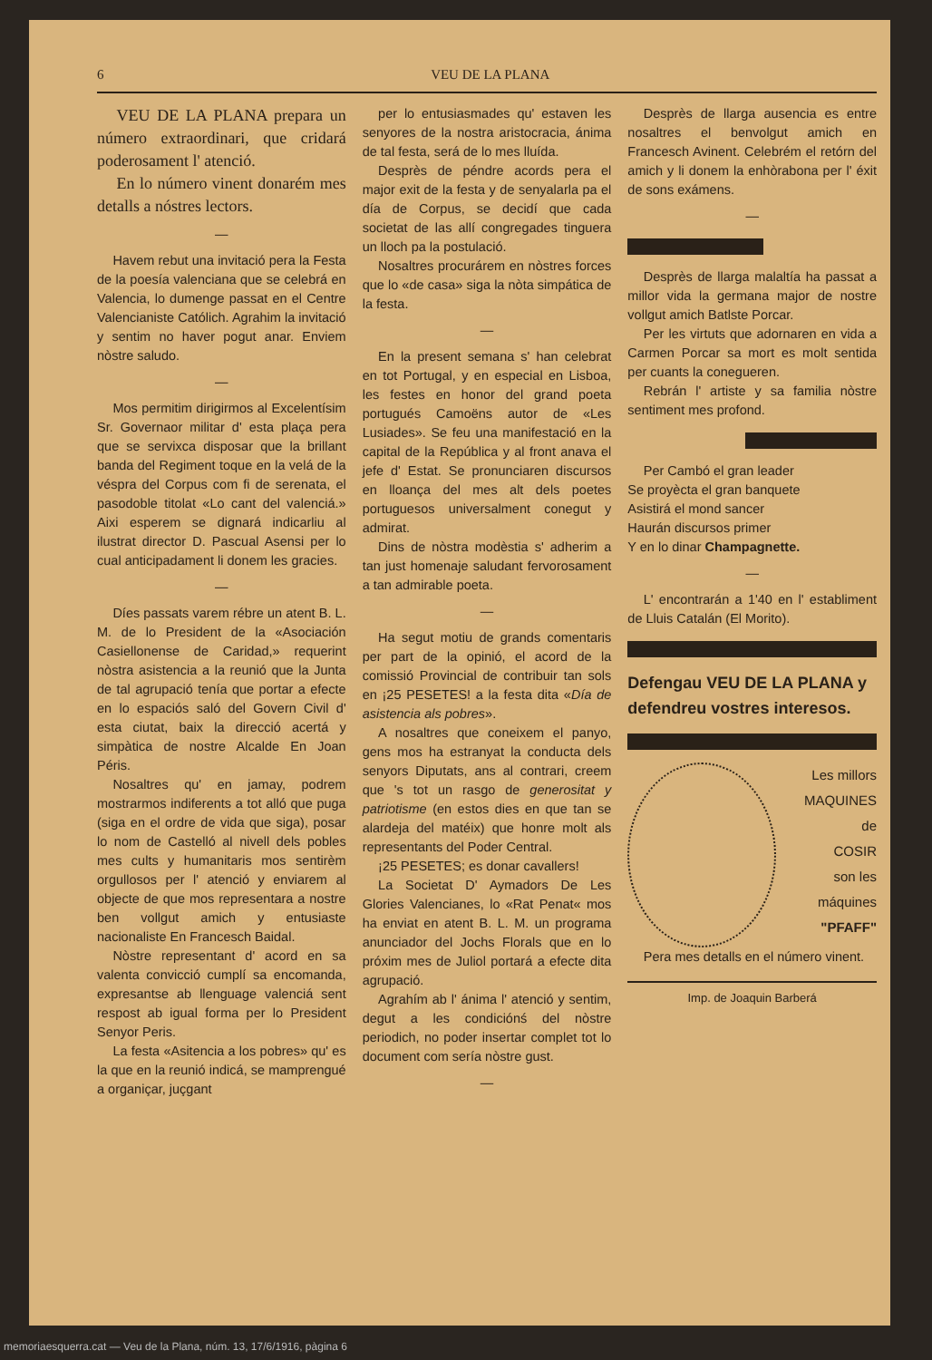6 VEU DE LA PLANA
VEU DE LA PLANA prepara un número extraordinari, que cridará poderosament l' atenció.
En lo número vinent donarém mes detalls a nóstres lectors.
—
Havem rebut una invitació pera la Festa de la poesía valenciana que se celebrá en Valencia, lo dumenge passat en el Centre Valencianiste Católich. Agrahim la invitació y sentim no haver pogut anar. Enviem nòstre saludo.
—
Mos permitim dirigirmos al Excelentísim Sr. Governaor militar d' esta plaça pera que se servixca disposar que la brillant banda del Regiment toque en la velá de la véspra del Corpus com fi de serenata, el pasodoble titolat «Lo cant del valenciá.» Aixi esperem se dignará indicarliu al ilustrat director D. Pascual Asensi per lo cual anticipadament li donem les gracies.
—
Díes passats varem rébre un atent B. L. M. de lo President de la «Asociación Casiellonense de Caridad,» requerint nòstra asistencia a la reunió que la Junta de tal agrupació tenía que portar a efecte en lo espaciós saló del Govern Civil d' esta ciutat, baix la direcció acertá y simpàtica de nostre Alcalde En Joan Péris.
Nosaltres qu' en jamay, podrem mostrarmos indiferents a tot alló que puga (siga en el ordre de vida que siga), posar lo nom de Castelló al nivell dels pobles mes cults y humanitaris mos sentirèm orgullosos per l' atenció y enviarem al objecte de que mos representara a nostre ben vollgut amich y entusiaste nacionaliste En Francesch Baidal.
Nòstre representant d' acord en sa valenta convicció cumplí sa encomanda, expresantse ab llenguage valenciá sent respost ab igual forma per lo President Senyor Peris.
La festa «Asitencia a los pobres» qu' es la que en la reunió indicá, se mamprengué a organiçar, juçgant
per lo entusiasmades qu' estaven les senyores de la nostra aristocracia, ánima de tal festa, será de lo mes lluída.
Desprès de péndre acords pera el major exit de la festa y de senyalarla pa el día de Corpus, se decidí que cada societat de las allí congregades tinguera un lloch pa la postulació.
Nosaltres procurárem en nòstres forces que lo «de casa» siga la nòta simpática de la festa.
—
En la present semana s' han celebrat en tot Portugal, y en especial en Lisboa, les festes en honor del grand poeta portugués Camoëns autor de «Les Lusiades». Se feu una manifestació en la capital de la República y al front anava el jefe d' Estat. Se pronunciaren discursos en lloança del mes alt dels poetes portuguesos universalment conegut y admirat.
Dins de nòstra modèstia s' adherim a tan just homenaje saludant fervorosament a tan admirable poeta.
—
Ha segut motiu de grands comentaris per part de la opinió, el acord de la comissió Provincial de contribuir tan sols en ¡25 PESETES! a la festa dita «Día de asistencia als pobres».
A nosaltres que coneixem el panyo, gens mos ha estranyat la conducta dels senyors Diputats, ans al contrari, creem que 's tot un rasgo de generositat y patriotisme (en estos dies en que tan se alardeja del matéix) que honre molt als representants del Poder Central.
¡25 PESETES; es donar cavallers!
La Societat D' Aymadors De Les Glories Valencianes, lo «Rat Penat« mos ha enviat en atent B. L. M. un programa anunciador del Jochs Florals que en lo próxim mes de Juliol portará a efecte dita agrupació.
Agrahím ab l' ánima l' atenció y sentim, degut a les condiciónś del nòstre periodich, no poder insertar complet tot lo document com sería nòstre gust.
—
Desprès de llarga ausencia es entre nosaltres el benvolgut amich en Francesch Avinent. Celebrém el retórn del amich y li donem la enhòrabona per l' éxit de sons exámens.
—
Desprès de llarga malaltía ha passat a millor vida la germana major de nostre vollgut amich Batlste Porcar.
Per les virtuts que adornaren en vida a Carmen Porcar sa mort es molt sentida per cuants la conegueren.
Rebrán l' artiste y sa familia nòstre sentiment mes profond.
Per Cambó el gran leader
Se proyècta el gran banquete
Asistirá el mond sancer
Haurán discursos primer
Y en lo dinar Champagnette.
—
L' encontrarán a 1'40 en l' establiment de Lluis Catalán (El Morito).
Defengau VEU DE LA PLANA y defendreu vostres interesos.
Les millors
MAQUINES
de
COSIR
son les
máquines
"PFAFF"
Pera mes detalls en el número vinent.
Imp. de Joaquin Barberá
memoriaesquerra.cat — Veu de la Plana, núm. 13, 17/6/1916, pàgina 6